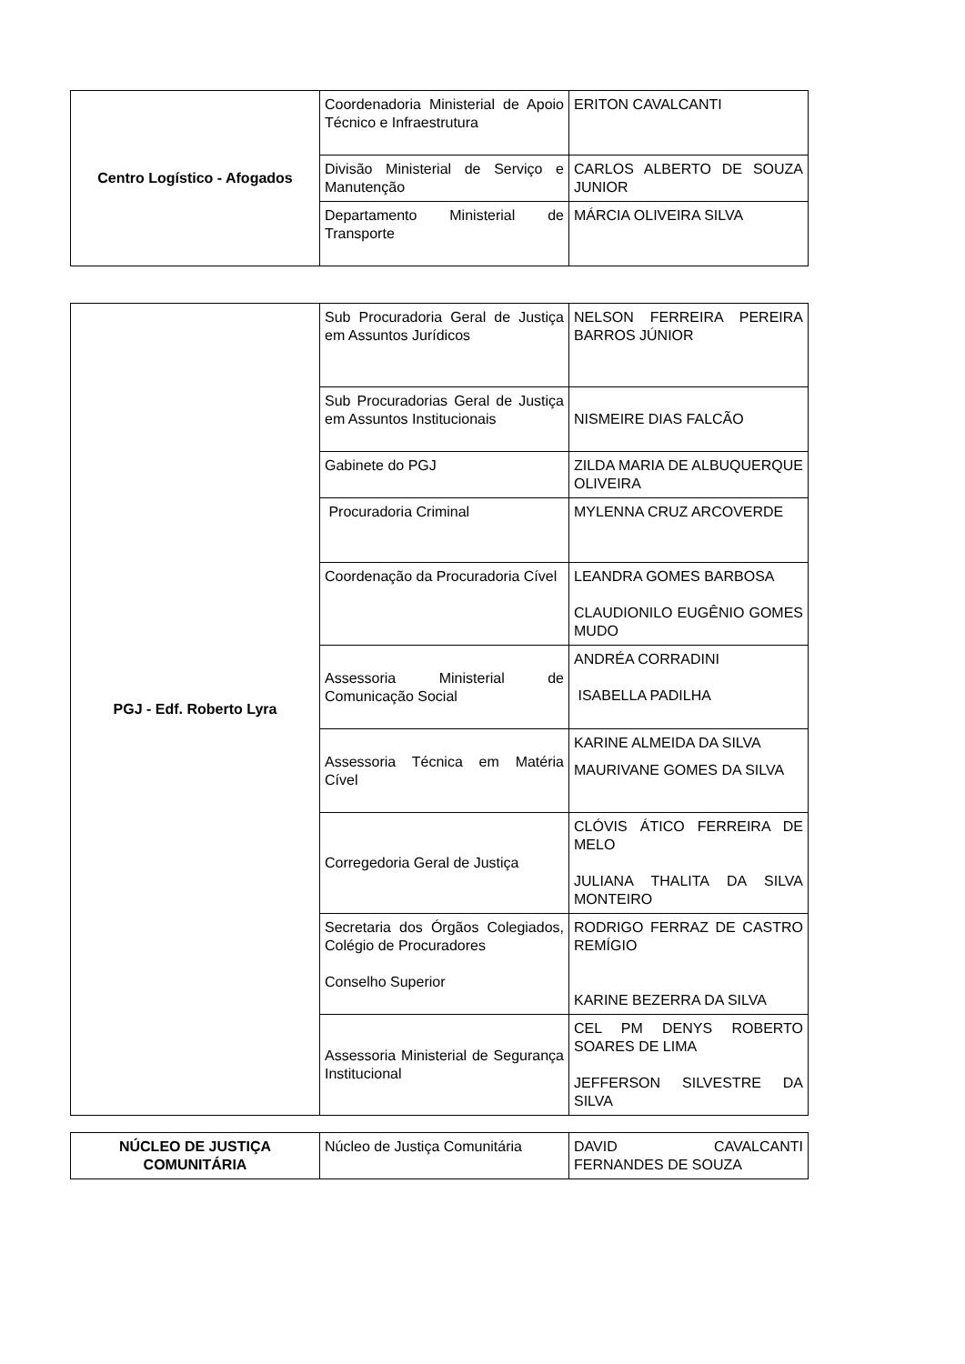| Centro Logístico - Afogados | Coordenadoria Ministerial de Apoio Técnico e Infraestrutura | ERITON CAVALCANTI |
| | Divisão Ministerial de Serviço e Manutenção | CARLOS ALBERTO DE SOUZA JUNIOR |
| | Departamento Ministerial de Transporte | MÁRCIA OLIVEIRA SILVA |
| PGJ - Edf. Roberto Lyra | Sub Procuradoria Geral de Justiça em Assuntos Jurídicos | NELSON FERREIRA PEREIRA BARROS JÚNIOR |
| | Sub Procuradorias Geral de Justiça em Assuntos Institucionais | NISMEIRE DIAS FALCÃO |
| | Gabinete do PGJ | ZILDA MARIA DE ALBUQUERQUE OLIVEIRA |
| | Procuradoria Criminal | MYLENNA CRUZ ARCOVERDE |
| | Coordenação da Procuradoria Cível | LEANDRA GOMES BARBOSA CLAUDIONILO EUGÊNIO GOMES MUDO |
| | Assessoria Ministerial de Comunicação Social | ANDRÉA CORRADINI ISABELLA PADILHA |
| | Assessoria Técnica em Matéria Cível | KARINE ALMEIDA DA SILVA MAURIVANE GOMES DA SILVA |
| | Corregedoria Geral de Justiça | CLÓVIS ÁTICO FERREIRA DE MELO JULIANA THALITA DA SILVA MONTEIRO |
| | Secretaria dos Órgãos Colegiados, Colégio de Procuradores Conselho Superior | RODRIGO FERRAZ DE CASTRO REMÍGIO KARINE BEZERRA DA SILVA |
| | Assessoria Ministerial de Segurança Institucional | CEL PM DENYS ROBERTO SOARES DE LIMA JEFFERSON SILVESTRE DA SILVA |
| NÚCLEO DE JUSTIÇA COMUNITÁRIA | Núcleo de Justiça Comunitária | DAVID CAVALCANTI FERNANDES DE SOUZA |